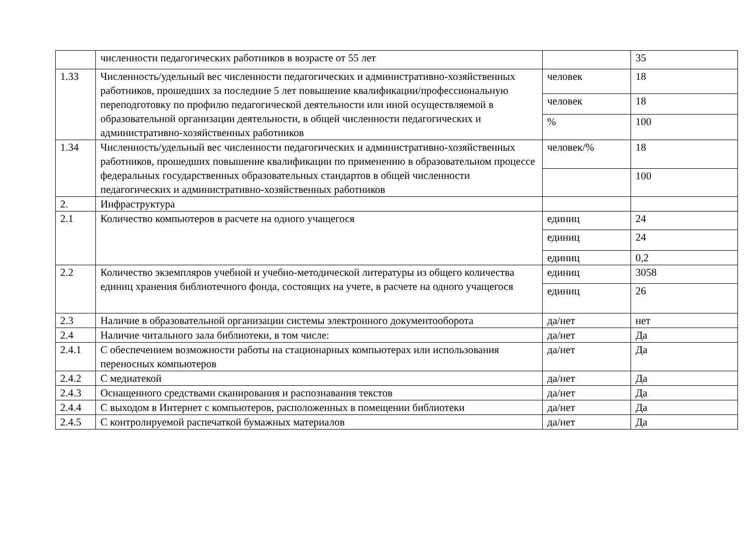| | численности педагогических работников в возрасте от 55 лет | | 35 |
| 1.33 | Численность/удельный вес численности педагогических и административно-хозяйственных работников, прошедших за последние 5 лет повышение квалификации/профессиональную переподготовку по профилю педагогической деятельности или иной осуществляемой в образовательной организации деятельности, в общей численности педагогических и административно-хозяйственных работников | человек | 18 |
| | | человек | 18 |
| | | % | 100 |
| 1.34 | Численность/удельный вес численности педагогических и административно-хозяйственных работников, прошедших повышение квалификации по применению в образовательном процессе федеральных государственных образовательных стандартов в общей численности педагогических и административно-хозяйственных работников | человек/% | 18 |
| | | | 100 |
| 2. | Инфраструктура | | |
| 2.1 | Количество компьютеров в расчете на одного учащегося | единиц | 24 |
| | | единиц | 24 |
| | | единиц | 0,2 |
| 2.2 | Количество экземпляров учебной и учебно-методической литературы из общего количества единиц хранения библиотечного фонда, состоящих на учете, в расчете на одного учащегося | единиц | 3058 |
| | | единиц | 26 |
| 2.3 | Наличие в образовательной организации системы электронного документооборота | да/нет | нет |
| 2.4 | Наличие читального зала библиотеки, в том числе: | да/нет | Да |
| 2.4.1 | С обеспечением возможности работы на стационарных компьютерах или использования переносных компьютеров | да/нет | Да |
| 2.4.2 | С медиатекой | да/нет | Да |
| 2.4.3 | Оснащенного средствами сканирования и распознавания текстов | да/нет | Да |
| 2.4.4 | С выходом в Интернет с компьютеров, расположенных в помещении библиотеки | да/нет | Да |
| 2.4.5 | С контролируемой распечаткой бумажных материалов | да/нет | Да |